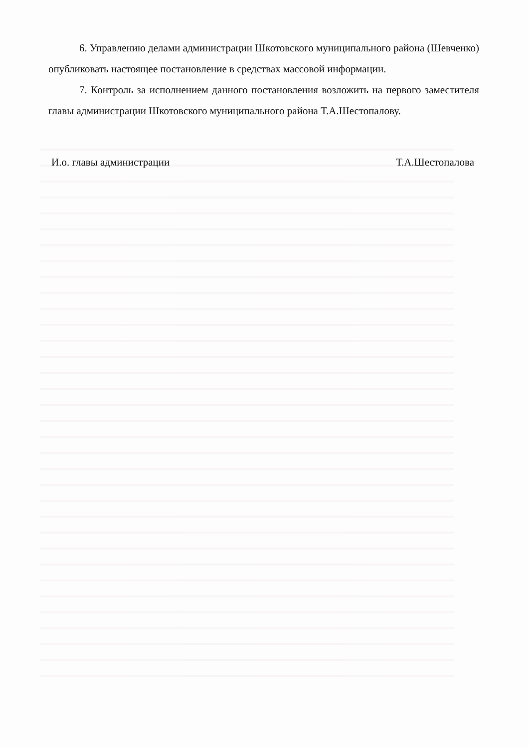6. Управлению делами администрации Шкотовского муниципального района (Шевченко) опубликовать настоящее постановление в средствах массовой информации.
7. Контроль за исполнением данного постановления возложить на первого заместителя главы администрации Шкотовского муниципального района Т.А.Шестопалову.
И.о. главы администрации Т.А.Шестопалова